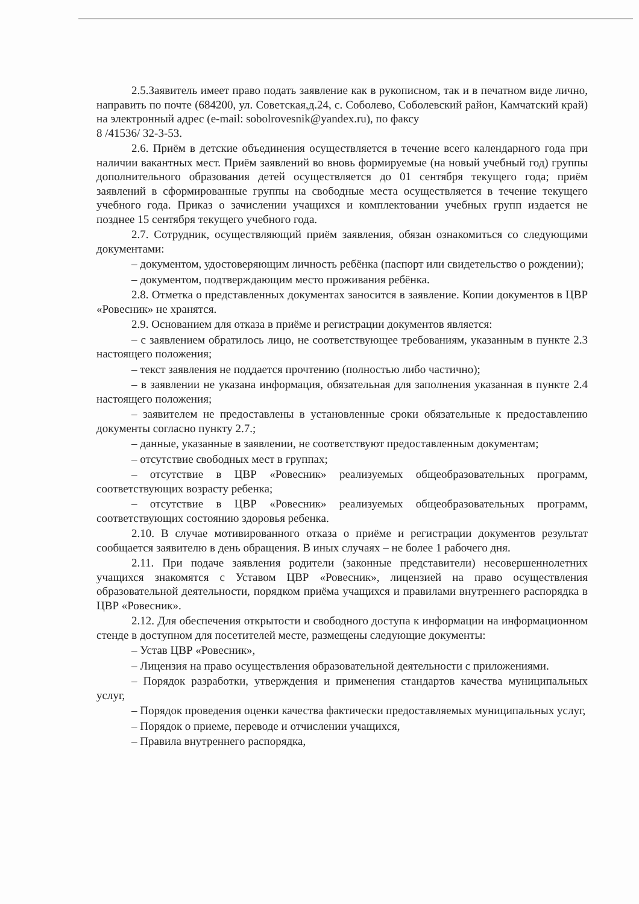2.5.Заявитель имеет право подать заявление как в рукописном, так и в печатном виде лично, направить по почте (684200, ул. Советская,д.24, с. Соболево, Соболевский район, Камчатский край) на электронный адрес (e-mail: sobolrovesnik@yandex.ru), по факсу
8 /41536/ 32-3-53.
2.6. Приём в детские объединения осуществляется в течение всего календарного года при наличии вакантных мест. Приём заявлений во вновь формируемые (на новый учебный год) группы дополнительного образования детей осуществляется до 01 сентября текущего года; приём заявлений в сформированные группы на свободные места осуществляется в течение текущего учебного года. Приказ о зачислении учащихся и комплектовании учебных групп издается не позднее 15 сентября текущего учебного года.
2.7. Сотрудник, осуществляющий приём заявления, обязан ознакомиться со следующими документами:
– документом, удостоверяющим личность ребёнка (паспорт или свидетельство о рождении);
– документом, подтверждающим место проживания ребёнка.
2.8. Отметка о представленных документах заносится в заявление. Копии документов в ЦВР «Ровесник» не хранятся.
2.9. Основанием для отказа в приёме и регистрации документов является:
– с заявлением обратилось лицо, не соответствующее требованиям, указанным в пункте 2.3 настоящего положения;
– текст заявления не поддается прочтению (полностью либо частично);
– в заявлении не указана информация, обязательная для заполнения указанная в пункте 2.4 настоящего положения;
– заявителем не предоставлены в установленные сроки обязательные к предоставлению документы согласно пункту 2.7.;
– данные, указанные в заявлении, не соответствуют предоставленным документам;
– отсутствие свободных мест в группах;
– отсутствие в ЦВР «Ровесник» реализуемых общеобразовательных программ, соответствующих возрасту ребенка;
– отсутствие в ЦВР «Ровесник» реализуемых общеобразовательных программ, соответствующих состоянию здоровья ребенка.
2.10. В случае мотивированного отказа о приёме и регистрации документов результат сообщается заявителю в день обращения. В иных случаях – не более 1 рабочего дня.
2.11. При подаче заявления родители (законные представители) несовершеннолетних учащихся знакомятся с Уставом ЦВР «Ровесник», лицензией на право осуществления образовательной деятельности, порядком приёма учащихся и правилами внутреннего распорядка в ЦВР «Ровесник».
2.12. Для обеспечения открытости и свободного доступа к информации на информационном стенде в доступном для посетителей месте, размещены следующие документы:
– Устав ЦВР «Ровесник»,
– Лицензия на право осуществления образовательной деятельности с приложениями.
– Порядок разработки, утверждения и применения стандартов качества муниципальных услуг,
– Порядок проведения оценки качества фактически предоставляемых муниципальных услуг,
– Порядок о приеме, переводе и отчислении учащихся,
– Правила внутреннего распорядка,